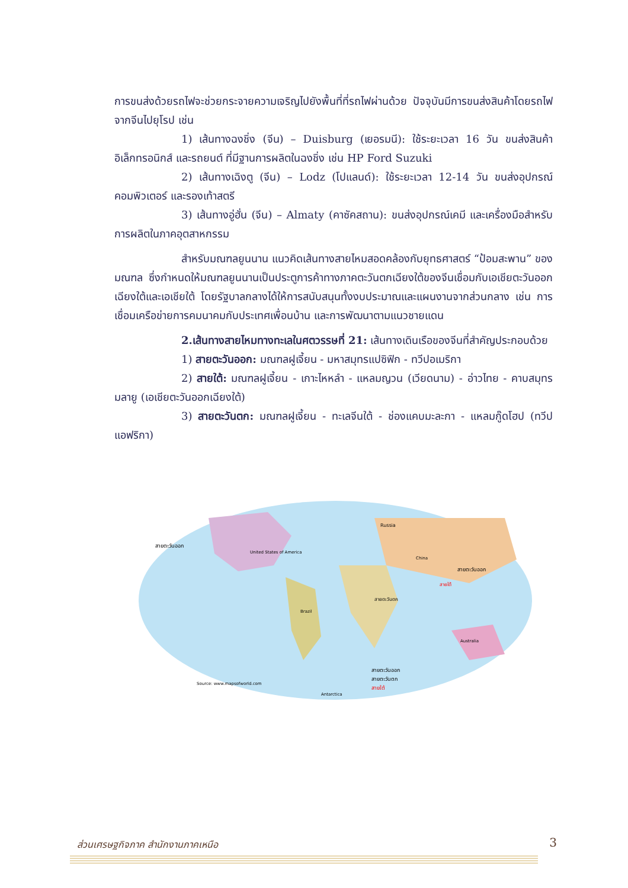การขนส่งด้วยรถไฟจะช่วยกระจายความเจริญไปยังพื้นที่ที่รถไฟผ่านด้วย ปัจจุบันมีการขนส่งสินค้าโดยรถไฟจากจีนไปยุโรป เช่น
1) เส้นทางฉงชิ่ง (จีน) – Duisburg (เยอรมนี): ใช้ระยะเวลา 16 วัน ขนส่งสินค้าอิเล็กทรอนิกส์ และรถยนต์ ที่มีฐานการผลิตในฉงชิ่ง เช่น HP Ford Suzuki
2) เส้นทางเฉิงตู (จีน) – Lodz (โปแลนด์): ใช้ระยะเวลา 12-14 วัน ขนส่งอุปกรณ์คอมพิวเตอร์ และรองเท้าสตรี
3) เส้นทางอู่ฮั่น (จีน) – Almaty (คาซัคสถาน): ขนส่งอุปกรณ์เคมี และเครื่องมือสำหรับการผลิตในภาคอุตสาหกรรม
สำหรับมณฑลยูนนาน แนวคิดเส้นทางสายไหมสอดคล้องกับยุทธศาสตร์ “ป้อมสะพาน” ของมณฑล ซึ่งกำหนดให้มณฑลยูนนานเป็นประตูการค้าทางภาคตะวันตกเฉียงใต้ของจีนเชื่อมกับเอเชียตะวันออกเฉียงใต้และเอเชียใต้ โดยรัฐบาลกลางได้ให้การสนับสนุนทั้งงบประมาณและแผนงานจากส่วนกลาง เช่น การเชื่อมเครือข่ายการคมนาคมกับประเทศเพื่อนบ้าน และการพัฒนาตามแนวชายแดน
2.เส้นทางสายไหมทางทะเลในศตวรรษที่ 21: เส้นทางเดินเรือของจีนที่สำคัญประกอบด้วย
1) สายตะวันออก: มณฑลฝูเจี้ยน - มหาสมุทรแปซิฟิก - ทวีปอเมริกา
2) สายใต้: มณฑลฝูเจี้ยน - เกาะไหหลำ - แหลมญวน (เวียดนาม) - อ่าวไทย - คาบสมุทรมลายู (เอเชียตะวันออกเฉียงใต้)
3) สายตะวันตก: มณฑลฝูเจี้ยน - ทะเลจีนใต้ - ช่องแคบมะละกา - แหลมกู๊ดโฮป (ทวีปแอฟริกา)
United States of America
Russia
Brazil
Australia
China
สายตะวันออก
สายตะวันออก
สายตะวันตก
สายใต้
สายตะวันออก
สายตะวันตก
สายใต้
Source: www.mapsofworld.com
Antarctica
ส่วนเศรษฐกิจภาค สำนักงานภาคเหนือ 3